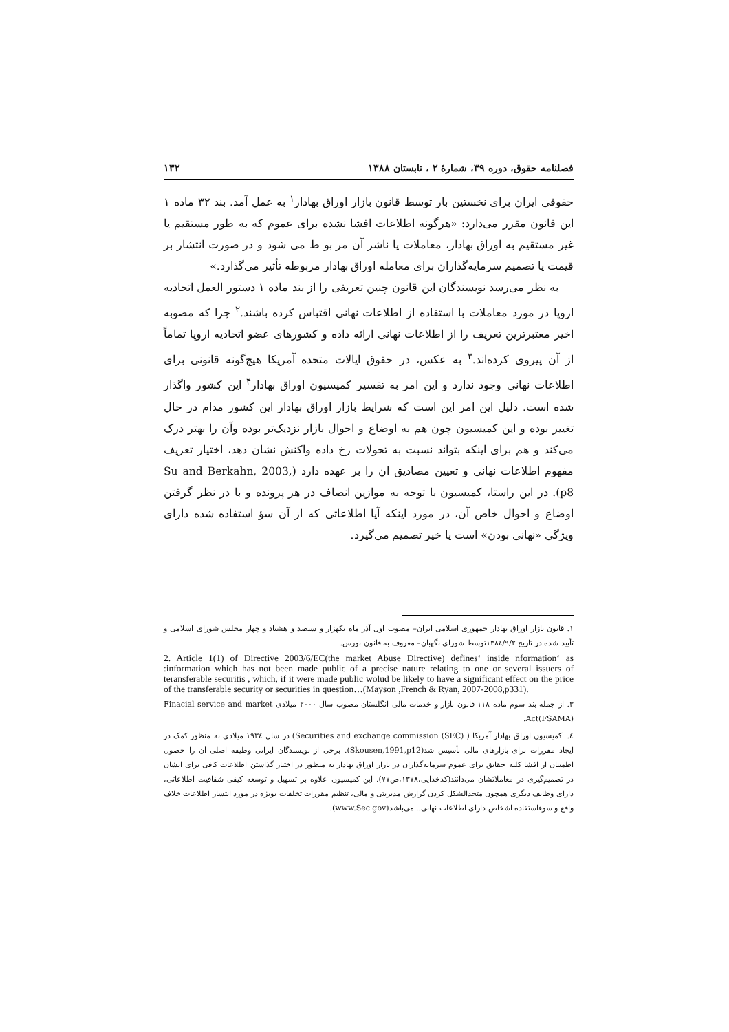فصلنامه حقوق، دوره ۳۹، شمارهٔ ۲ ، تابستان ۱۳۸۸ ۱۳۲
حقوقی ایران برای نخستین بار توسط قانون بازار اوراق بهادار<sup>۱</sup> به عمل آمد. بند ۳۲ ماده ۱ این قانون مقرر می‌دارد: «هرگونه اطلاعات افشا نشده برای عموم که به طور مستقیم یا غیر مستقیم به اوراق بهادار، معاملات یا ناشر آن مر بو ط می شود و در صورت انتشار بر قیمت یا تصمیم سرمایه‌گذاران برای معامله اوراق بهادار مربوطه تأثیر می‌گذارد.»
به نظر می‌رسد نویسندگان این قانون چنین تعریفی را از بند ماده ۱ دستور العمل اتحادیه اروپا در مورد معاملات با استفاده از اطلاعات نهانی اقتباس کرده باشند.<sup>۲</sup> چرا که مصوبه اخیر معتبرترین تعریف را از اطلاعات نهانی ارائه داده و کشورهای عضو اتحادیه اروپا تماماً از آن پیروی کرده‌اند.<sup>۳</sup> به عکس، در حقوق ایالات متحده آمریکا هیچ‌گونه قانونی برای اطلاعات نهانی وجود ندارد و این امر به تفسیر کمیسیون اوراق بهادار<sup>۴</sup> این کشور واگذار شده است. دلیل این امر این است که شرایط بازار اوراق بهادار این کشور مدام در حال تغییر بوده و این کمیسیون چون هم به اوضاع و احوال بازار نزدیک‌تر بوده وآن را بهتر درک می‌کند و هم برای اینکه بتواند نسبت به تحولات رخ داده واکنش نشان دهد، اختیار تعریف مفهوم اطلاعات نهانی و تعیین مصادیق ان را بر عهده دارد (Su and Berkahn, 2003, p8). در این راستا، کمیسیون با توجه به موازین انصاف در هر پرونده و با در نظر گرفتن اوضاع و احوال خاص آن، در مورد اینکه آیا اطلاعاتی که از آن سؤ استفاده شده دارای ویژگی «نهانی بودن» است یا خیر تصمیم می‌گیرد.
۱. قانون بازار اوراق بهادار جمهوری اسلامی ایران– مصوب اول آذر ماه یکهزار و سیصد و هشتاد و چهار مجلس شورای اسلامی و تأیید شده در تاریخ ۱۳۸٤/۹/۲توسط شورای نگهبان– معروف به قانون بورس.
2. Article 1(1) of Directive 2003/6/EC(the market Abuse Directive) defines‘ inside nformation‘ as :information which has not been made public of a precise nature relating to one or several issuers of teransferable securitis , which, if it were made public wolud be likely to have a significant effect on the price of the transferable security or securities in question…(Mayson ,French & Ryan, 2007-2008,p331).
۳. از جمله بند سوم ماده ۱۱۸ قانون بازار و خدمات مالی انگلستان مصوب سال ۲۰۰۰ میلادی Finacial service and market Act(FSAMA).
٤. .کمیسیون اوراق بهادار آمریکا ( Securities and exchange commission (SEC)) در سال ۱۹۳٤ میلادی به منظور کمک در ایجاد مقررات برای بازارهای مالی تأسیس شد(Skousen,1991,p12). برخی از نویسندگان ایرانی وظیفه اصلی آن را حصول اطمینان از افشا کلیه حقایق برای عموم سرمایه‌گذاران در بازار اوراق بهادار به منظور در اختیار گذاشتن اطلاعات کافی برای ایشان در تصمیم‌گیری در معاملاتشان می‌دانند(کدخدایی،۱۳۷۸،ص۷۷). این کمیسیون علاوه بر تسهیل و توسعه کیفی شفافیت اطلاعاتی، دارای وظایف دیگری همچون متحدالشکل کردن گزارش مدیریتی و مالی، تنظیم مقررات تخلفات بویژه در مورد انتشار اطلاعات خلاف واقع و سوءاستفاده اشخاص دارای اطلاعات نهانی.. می‌باشد(www.Sec.gov).